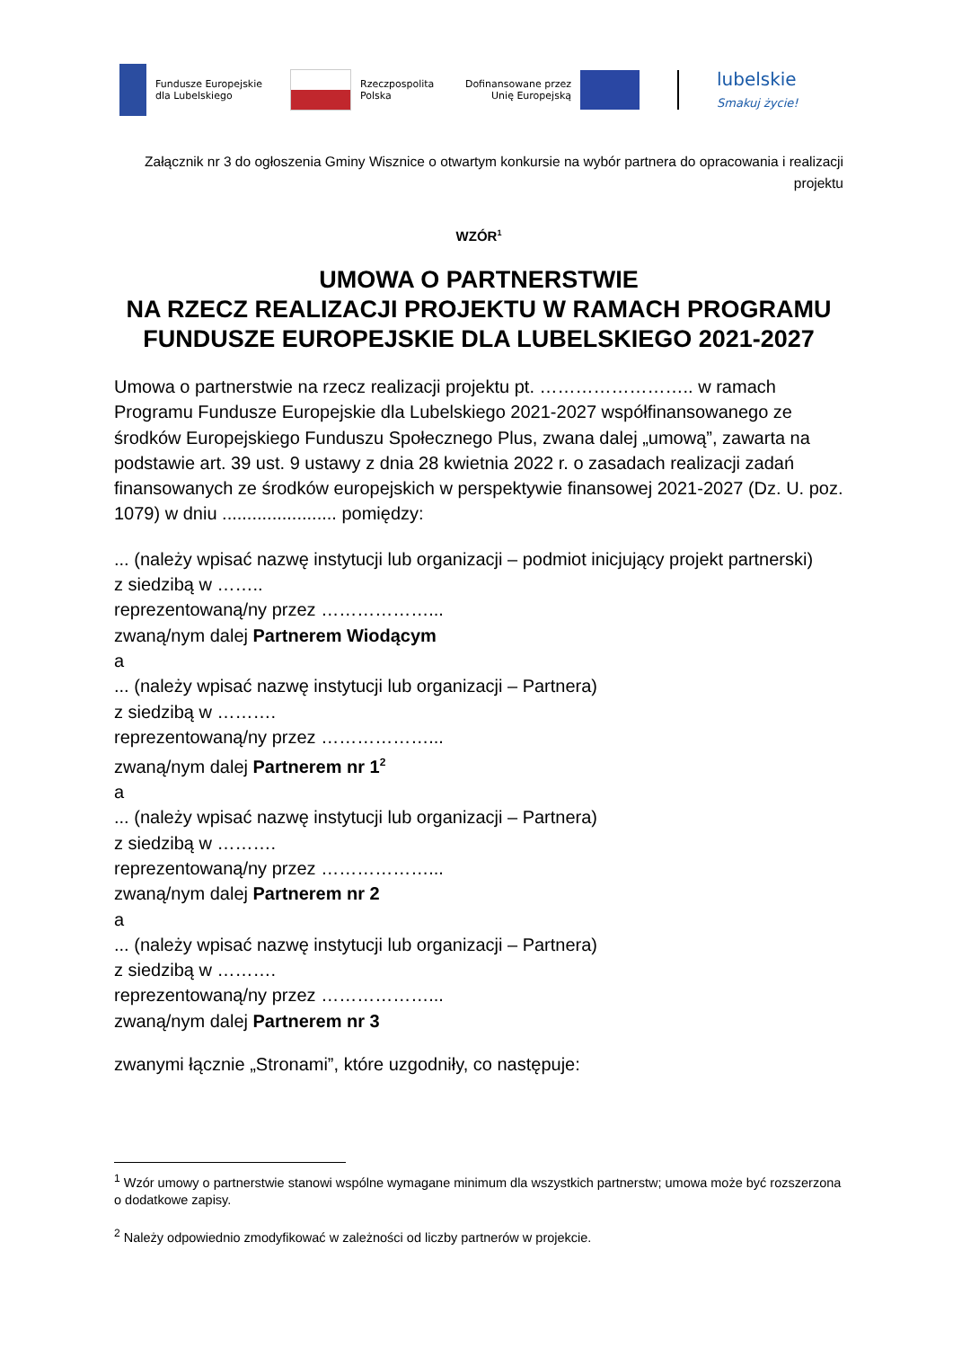Fundusze Europejskie
dla Lubelskiego
Rzeczpospolita
Polska
Dofinansowane przez
Unię Europejską
lubelskie
Smakuj życie!
Załącznik nr 3 do ogłoszenia Gminy Wisznice o otwartym konkursie na wybór partnera do opracowania i realizacji projektu
WZÓR<sup>1</sup>
UMOWA O PARTNERSTWIE
NA RZECZ REALIZACJI PROJEKTU W RAMACH PROGRAMU FUNDUSZE EUROPEJSKIE DLA LUBELSKIEGO 2021-2027
Umowa o partnerstwie na rzecz realizacji projektu pt. …………………….. w ramach Programu Fundusze Europejskie dla Lubelskiego 2021-2027 współfinansowanego ze środków Europejskiego Funduszu Społecznego Plus, zwana dalej „umową”, zawarta na podstawie art. 39 ust. 9 ustawy z dnia 28 kwietnia 2022 r. o zasadach realizacji zadań finansowanych ze środków europejskich w perspektywie finansowej 2021-2027 (Dz. U. poz. 1079) w dniu ....................... pomiędzy:
... (należy wpisać nazwę instytucji lub organizacji – podmiot inicjujący projekt partnerski)
z siedzibą w ……..
reprezentowaną/ny przez ………………...
zwaną/nym dalej Partnerem Wiodącym
a
... (należy wpisać nazwę instytucji lub organizacji – Partnera)
z siedzibą w ……….
reprezentowaną/ny przez ………………...
zwaną/nym dalej Partnerem nr 1<sup>2</sup>
a
... (należy wpisać nazwę instytucji lub organizacji – Partnera)
z siedzibą w ……….
reprezentowaną/ny przez ………………...
zwaną/nym dalej Partnerem nr 2
a
... (należy wpisać nazwę instytucji lub organizacji – Partnera)
z siedzibą w ……….
reprezentowaną/ny przez ………………...
zwaną/nym dalej Partnerem nr 3
zwanymi łącznie „Stronami”, które uzgodniły, co następuje:
<sup>1</sup> Wzór umowy o partnerstwie stanowi wspólne wymagane minimum dla wszystkich partnerstw; umowa może być rozszerzona o dodatkowe zapisy.
<sup>2</sup> Należy odpowiednio zmodyfikować w zależności od liczby partnerów w projekcie.